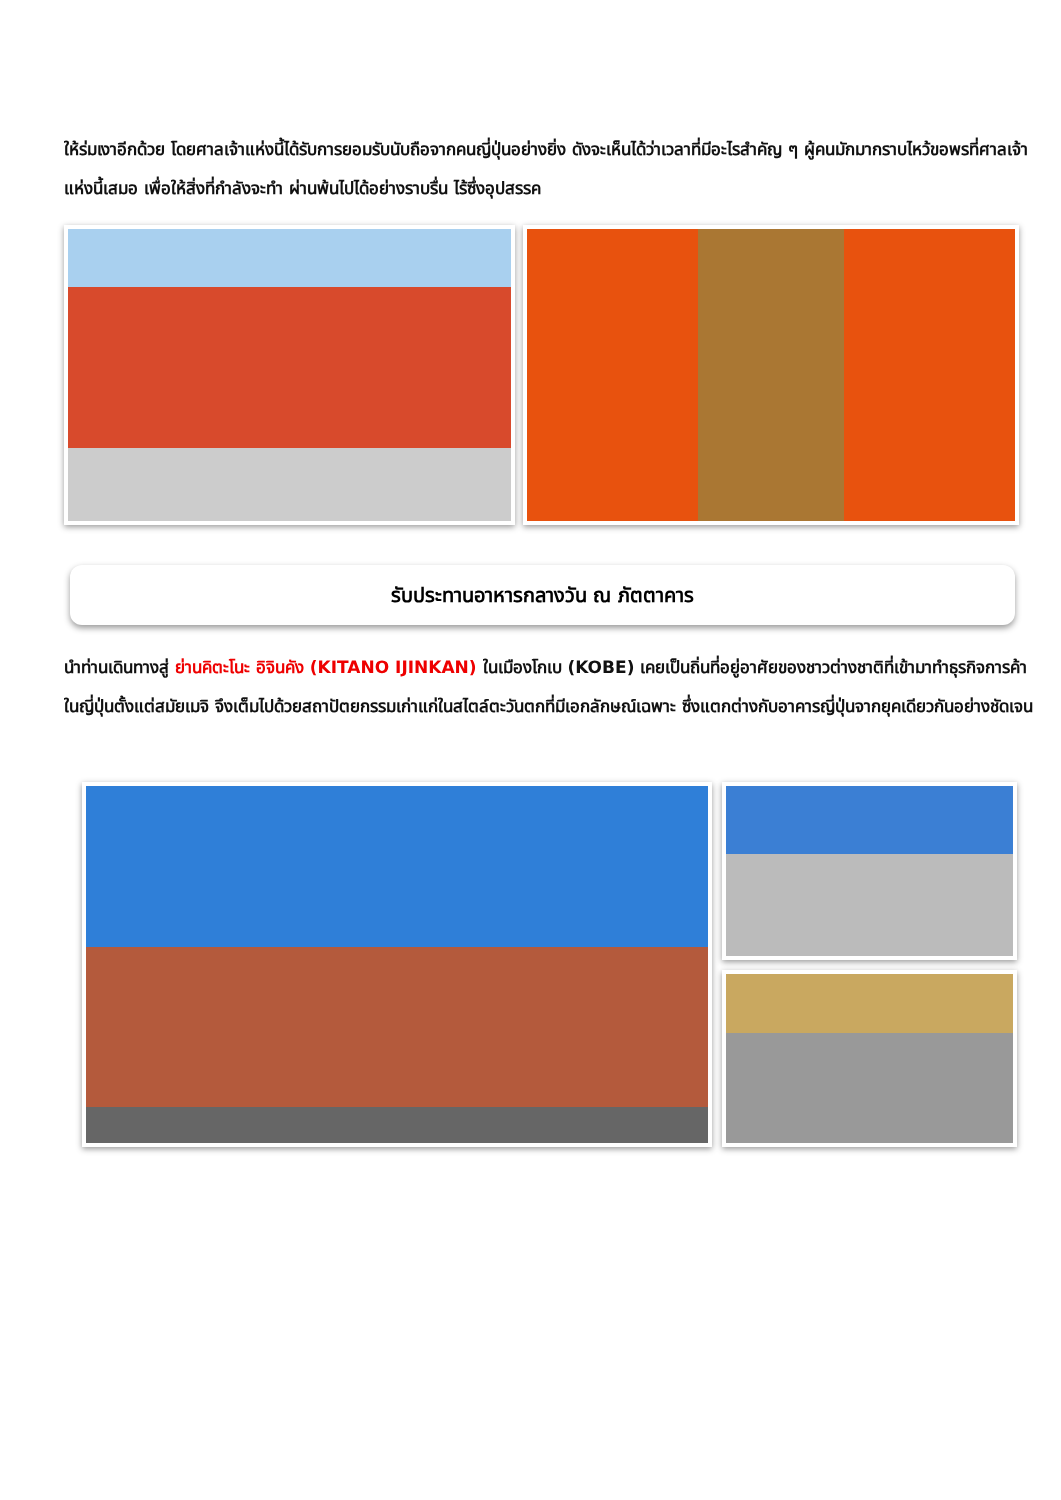ให้ร่มเงาอีกด้วย โดยศาลเจ้าแห่งนี้ได้รับการยอมรับนับถือจากคนญี่ปุ่นอย่างยิ่ง ดังจะเห็นได้ว่าเวลาที่มีอะไรสำคัญ ๆ ผู้คนมักมากราบไหว้ขอพรที่ศาลเจ้าแห่งนี้เสมอ เพื่อให้สิ่งที่กำลังจะทำ ผ่านพ้นไปได้อย่างราบรื่น ไร้ซึ่งอุปสรรค
รับประทานอาหารกลางวัน ณ ภัตตาคาร
นำท่านเดินทางสู่ ย่านคิตะโนะ อิจินคัง (KITANO IJINKAN) ในเมืองโกเบ (KOBE) เคยเป็นถิ่นที่อยู่อาศัยของชาวต่างชาติที่เข้ามาทำธุรกิจการค้าในญี่ปุ่นตั้งแต่สมัยเมจิ จึงเต็มไปด้วยสถาปัตยกรรมเก่าแก่ในสไตล์ตะวันตกที่มีเอกลักษณ์เฉพาะ ซึ่งแตกต่างกับอาคารญี่ปุ่นจากยุคเดียวกันอย่างชัดเจน